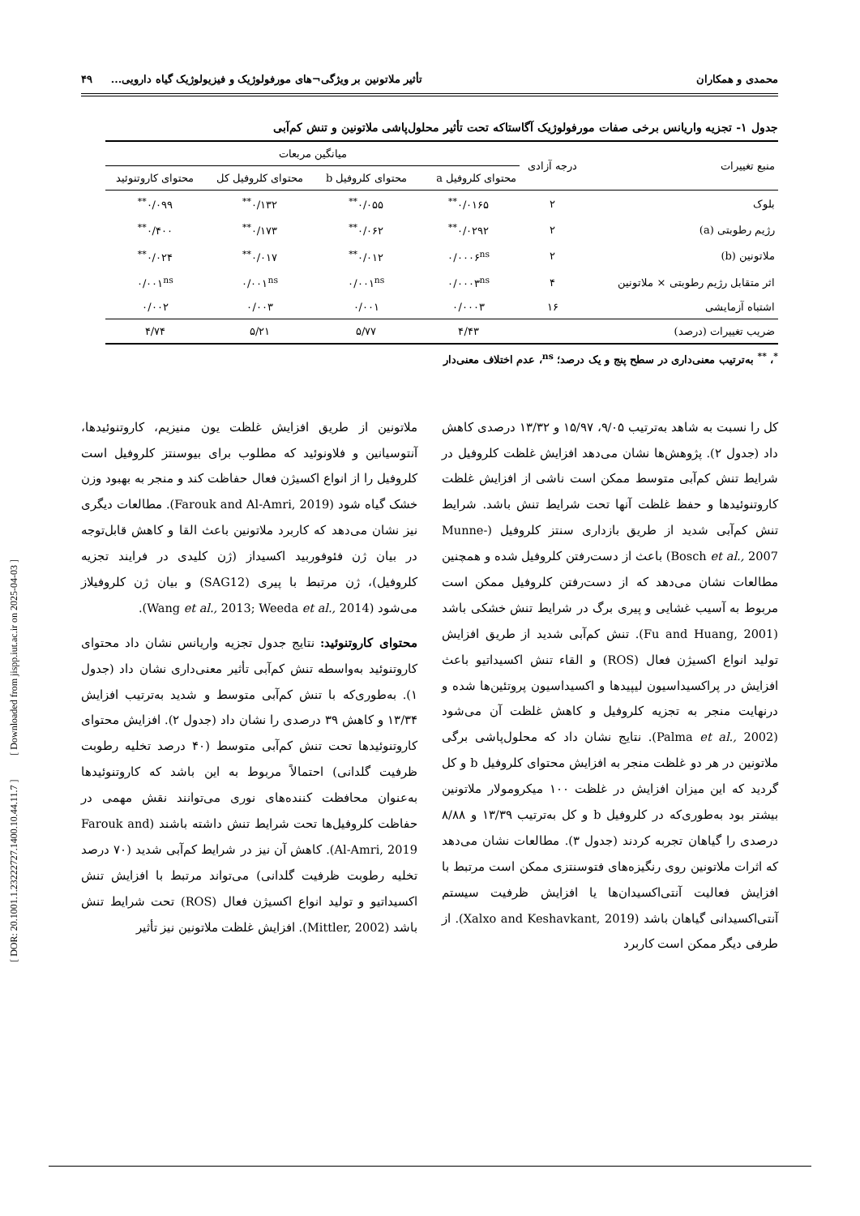[ DOR: 20.1001.1.23222727.1400.10.44.11.7 ] [ Downloaded from jispp.iut.ac.ir on 2025-04-03 ]
محمدی و همکاران تأثیر ملاتونین بر ویژگی¬های مورفولوژیک و فیزیولوژیک گیاه دارویی... ۴۹
جدول ۱- تجزیه واریانس برخی صفات مورفولوژیک آگاستاکه تحت تأثیر محلول‌پاشی ملاتونین و تنش کم‌آبی
| منبع تغییرات | درجه آزادی | میانگین مربعات | | | |
| --- | --- | --- | --- | --- | --- |
| | | محتوای کلروفیل a | محتوای کلروفیل b | محتوای کلروفیل کل | محتوای کاروتنوئید |
| بلوک | ۲ | ۰/۰۱۶۵<sup>**</sup> | ۰/۰۵۵<sup>**</sup> | ۰/۱۳۲<sup>**</sup> | ۰/۰۹۹<sup>**</sup> |
| رژیم رطوبتی (a) | ۲ | ۰/۰۲۹۲<sup>**</sup> | ۰/۰۶۲<sup>**</sup> | ۰/۱۷۳<sup>**</sup> | ۰/۴۰۰<sup>**</sup> |
| ملاتونین (b) | ۲ | ۰/۰۰۰۶<sup>ns</sup> | ۰/۰۱۲<sup>**</sup> | ۰/۰۱۷<sup>**</sup> | ۰/۰۲۴<sup>**</sup> |
| اثر متقابل رژیم رطوبتی × ملاتونین | ۴ | ۰/۰۰۰۳<sup>ns</sup> | ۰/۰۰۱<sup>ns</sup> | ۰/۰۰۱<sup>ns</sup> | ۰/۰۰۱<sup>ns</sup> |
| اشتباه آزمایشی | ۱۶ | ۰/۰۰۰۳ | ۰/۰۰۱ | ۰/۰۰۳ | ۰/۰۰۲ |
| ضریب تغییرات (درصد) | | ۴/۴۳ | ۵/۷۷ | ۵/۲۱ | ۴/۷۴ |
<sup>*</sup>، <sup>**</sup> به‌ترتیب معنی‌داری در سطح پنج و یک درصد؛ <sup>ns</sup>، عدم اختلاف معنی‌دار
کل را نسبت به شاهد به‌ترتیب ۹/۰۵، ۱۵/۹۷ و ۱۳/۳۲ درصدی کاهش داد (جدول ۲). پژوهش‌ها نشان می‌دهد افزایش غلظت کلروفیل در شرایط تنش کم‌آبی متوسط ممکن است ناشی از افزایش غلظت کاروتنوئیدها و حفظ غلظت آنها تحت شرایط تنش باشد. شرایط تنش کم‌آبی شدید از طریق بازداری سنتز کلروفیل (Munne-Bosch et al., 2007) باعث از دست‌رفتن کلروفیل شده و همچنین مطالعات نشان می‌دهد که از دست‌رفتن کلروفیل ممکن است مربوط به آسیب غشایی و پیری برگ در شرایط تنش خشکی باشد (Fu and Huang, 2001). تنش کم‌آبی شدید از طریق افزایش تولید انواع اکسیژن فعال (ROS) و القاء تنش اکسیداتیو باعث افزایش در پراکسیداسیون لیپیدها و اکسیداسیون پروتئین‌ها شده و درنهایت منجر به تجزیه کلروفیل و کاهش غلظت آن می‌شود (Palma et al., 2002). نتایج نشان داد که محلول‌پاشی برگی ملاتونین در هر دو غلظت منجر به افزایش محتوای کلروفیل b و کل گردید که این میزان افزایش در غلظت ۱۰۰ میکرومولار ملاتونین بیشتر بود به‌طوری‌که در کلروفیل b و کل به‌ترتیب ۱۳/۳۹ و ۸/۸۸ درصدی را گیاهان تجربه کردند (جدول ۳). مطالعات نشان می‌دهد که اثرات ملاتونین روی رنگیزه‌های فتوسنتزی ممکن است مرتبط با افزایش فعالیت آنتی‌اکسیدان‌ها یا افزایش ظرفیت سیستم آنتی‌اکسیدانی گیاهان باشد (Xalxo and Keshavkant, 2019). از طرفی دیگر ممکن است کاربرد
ملاتونین از طریق افزایش غلظت یون منیزیم، کاروتنوئیدها، آنتوسیانین و فلاونوئید که مطلوب برای بیوسنتز کلروفیل است کلروفیل را از انواع اکسیژن فعال حفاظت کند و منجر به بهبود وزن خشک گیاه شود (Farouk and Al-Amri, 2019). مطالعات دیگری نیز نشان می‌دهد که کاربرد ملاتونین باعث القا و کاهش قابل‌توجه در بیان ژن فئوفوربید اکسیداز (ژن کلیدی در فرایند تجزیه کلروفیل)، ژن مرتبط با پیری (SAG12) و بیان ژن کلروفیلاز می‌شود (Wang et al., 2013; Weeda et al., 2014).
محتوای کاروتنوئید: نتایج جدول تجزیه واریانس نشان داد محتوای کاروتنوئید به‌واسطه تنش کم‌آبی تأثیر معنی‌داری نشان داد (جدول ۱). به‌طوری‌که با تنش کم‌آبی متوسط و شدید به‌ترتیب افزایش ۱۳/۳۴ و کاهش ۳۹ درصدی را نشان داد (جدول ۲). افزایش محتوای کاروتنوئیدها تحت تنش کم‌آبی متوسط (۴۰ درصد تخلیه رطوبت ظرفیت گلدانی) احتمالاً مربوط به این باشد که کاروتنوئیدها به‌عنوان محافظت کننده‌های نوری می‌توانند نقش مهمی در حفاظت کلروفیل‌ها تحت شرایط تنش داشته باشند (Farouk and Al-Amri, 2019). کاهش آن نیز در شرایط کم‌آبی شدید (۷۰ درصد تخلیه رطوبت ظرفیت گلدانی) می‌تواند مرتبط با افزایش تنش اکسیداتیو و تولید انواع اکسیژن فعال (ROS) تحت شرایط تنش باشد (Mittler, 2002). افزایش غلظت ملاتونین نیز تأثیر